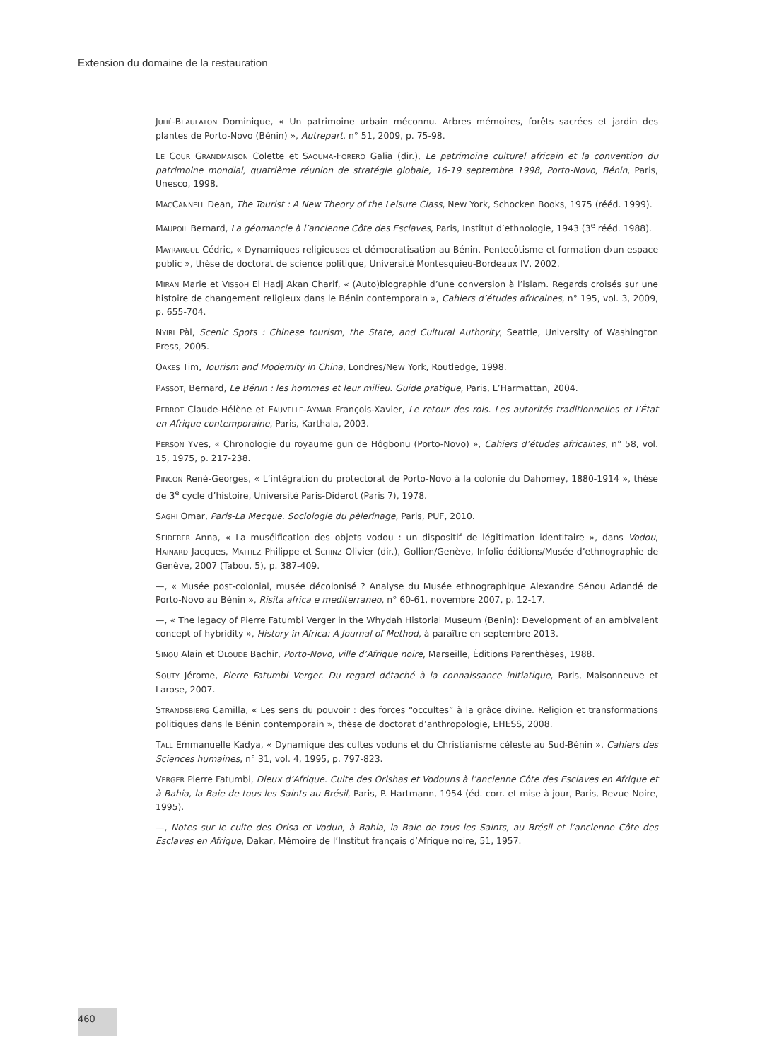Extension du domaine de la restauration
JUHÉ-BEAULATON Dominique, « Un patrimoine urbain méconnu. Arbres mémoires, forêts sacrées et jardin des plantes de Porto-Novo (Bénin) », Autrepart, n° 51, 2009, p. 75-98.
LE COUR GRANDMAISON Colette et SAOUMA-FORERO Galia (dir.), Le patrimoine culturel africain et la convention du patrimoine mondial, quatrième réunion de stratégie globale, 16-19 septembre 1998, Porto-Novo, Bénin, Paris, Unesco, 1998.
MACCANNELL Dean, The Tourist : A New Theory of the Leisure Class, New York, Schocken Books, 1975 (rééd. 1999).
MAUPOIL Bernard, La géomancie à l’ancienne Côte des Esclaves, Paris, Institut d’ethnologie, 1943 (3<sup>e</sup> rééd. 1988).
MAYRARGUE Cédric, « Dynamiques religieuses et démocratisation au Bénin. Pentecôtisme et formation d›un espace public », thèse de doctorat de science politique, Université Montesquieu-Bordeaux IV, 2002.
MIRAN Marie et VISSOH El Hadj Akan Charif, « (Auto)biographie d’une conversion à l’islam. Regards croisés sur une histoire de changement religieux dans le Bénin contemporain », Cahiers d’études africaines, n° 195, vol. 3, 2009, p. 655-704.
NYIRI Pàl, Scenic Spots : Chinese tourism, the State, and Cultural Authority, Seattle, University of Washington Press, 2005.
OAKES Tim, Tourism and Modernity in China, Londres/New York, Routledge, 1998.
PASSOT, Bernard, Le Bénin : les hommes et leur milieu. Guide pratique, Paris, L’Harmattan, 2004.
PERROT Claude-Hélène et FAUVELLE-AYMAR François-Xavier, Le retour des rois. Les autorités traditionnelles et l’État en Afrique contemporaine, Paris, Karthala, 2003.
PERSON Yves, « Chronologie du royaume gun de Hôgbonu (Porto-Novo) », Cahiers d’études africaines, n° 58, vol. 15, 1975, p. 217-238.
PINCON René-Georges, « L’intégration du protectorat de Porto-Novo à la colonie du Dahomey, 1880-1914 », thèse de 3<sup>e</sup> cycle d’histoire, Université Paris-Diderot (Paris 7), 1978.
SAGHI Omar, Paris-La Mecque. Sociologie du pèlerinage, Paris, PUF, 2010.
SEIDERER Anna, « La muséification des objets vodou : un dispositif de légitimation identitaire », dans Vodou, HAINARD Jacques, MATHEZ Philippe et SCHINZ Olivier (dir.), Gollion/Genève, Infolio éditions/Musée d’ethnographie de Genève, 2007 (Tabou, 5), p. 387-409.
—, « Musée post-colonial, musée décolonisé ? Analyse du Musée ethnographique Alexandre Sénou Adandé de Porto-Novo au Bénin », Risita africa e mediterraneo, n° 60-61, novembre 2007, p. 12-17.
—, « The legacy of Pierre Fatumbi Verger in the Whydah Historial Museum (Benin): Development of an ambivalent concept of hybridity », History in Africa: A Journal of Method, à paraître en septembre 2013.
SINOU Alain et OLOUDÉ Bachir, Porto-Novo, ville d’Afrique noire, Marseille, Éditions Parenthèses, 1988.
SOUTY Jérome, Pierre Fatumbi Verger. Du regard détaché à la connaissance initiatique, Paris, Maisonneuve et Larose, 2007.
STRANDSBJERG Camilla, « Les sens du pouvoir : des forces “occultes” à la grâce divine. Religion et transformations politiques dans le Bénin contemporain », thèse de doctorat d’anthropologie, EHESS, 2008.
TALL Emmanuelle Kadya, « Dynamique des cultes voduns et du Christianisme céleste au Sud-Bénin », Cahiers des Sciences humaines, n° 31, vol. 4, 1995, p. 797-823.
VERGER Pierre Fatumbi, Dieux d’Afrique. Culte des Orishas et Vodouns à l’ancienne Côte des Esclaves en Afrique et à Bahia, la Baie de tous les Saints au Brésil, Paris, P. Hartmann, 1954 (éd. corr. et mise à jour, Paris, Revue Noire, 1995).
—, Notes sur le culte des Orisa et Vodun, à Bahia, la Baie de tous les Saints, au Brésil et l’ancienne Côte des Esclaves en Afrique, Dakar, Mémoire de l’Institut français d’Afrique noire, 51, 1957.
460